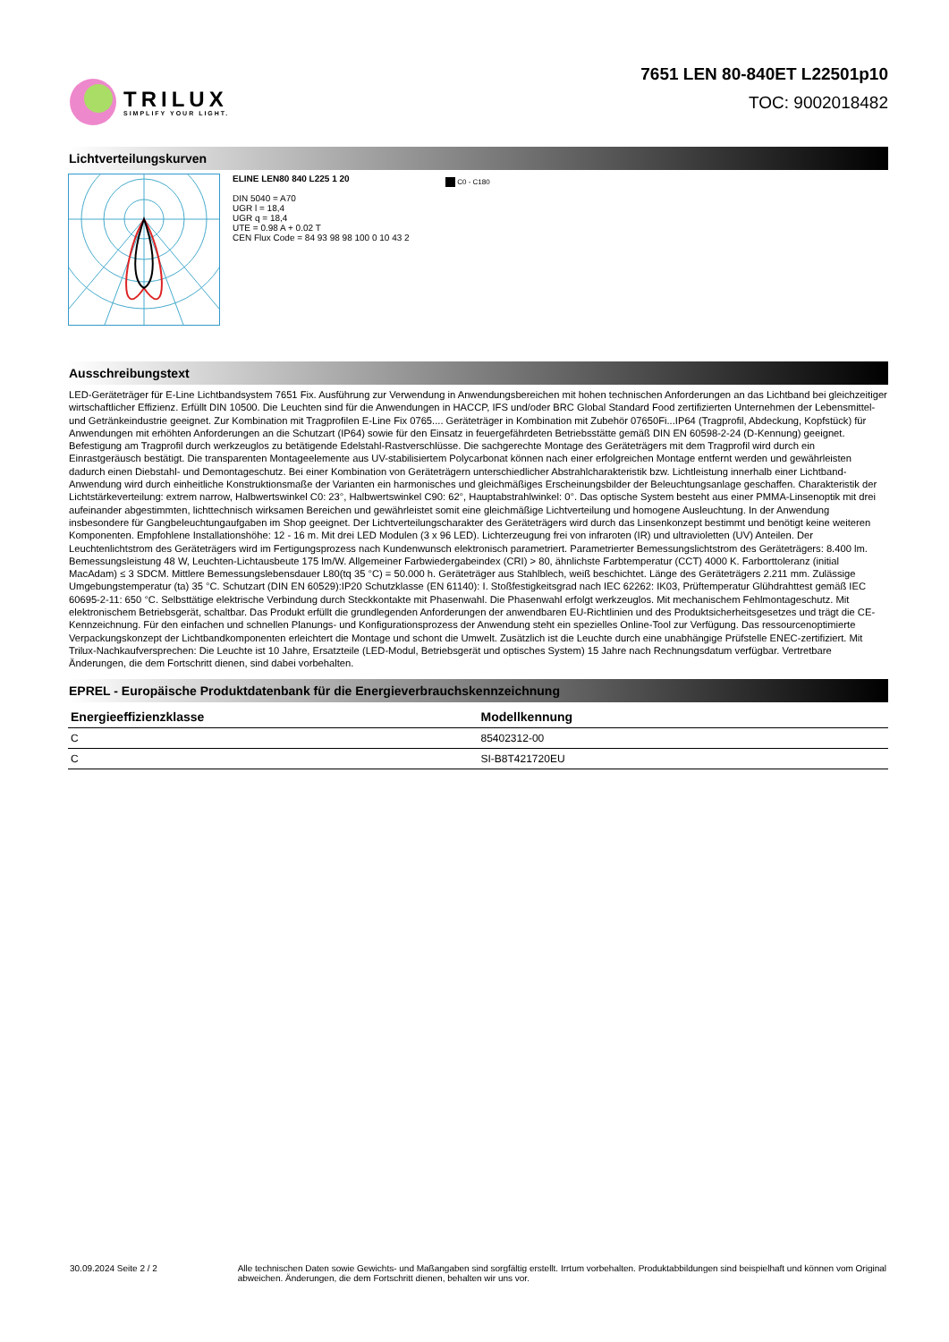TRILUX
SIMPLIFY YOUR LIGHT.
7651 LEN 80-840ET L22501p10
TOC: 9002018482
Lichtverteilungskurven
ELINE LEN80 840 L225 1 20
DIN 5040 = A70
UGR l = 18,4
UGR q = 18,4
UTE = 0.98 A + 0.02 T
CEN Flux Code = 84 93 98 98 100 0 10 43 2
C0 - C180
Ausschreibungstext
LED-Geräteträger für E-Line Lichtbandsystem 7651 Fix. Ausführung zur Verwendung in Anwendungsbereichen mit hohen technischen Anforderungen an das Lichtband bei gleichzeitiger wirtschaftlicher Effizienz. Erfüllt DIN 10500. Die Leuchten sind für die Anwendungen in HACCP, IFS und/oder BRC Global Standard Food zertifizierten Unternehmen der Lebensmittel- und Getränkeindustrie geeignet. Zur Kombination mit Tragprofilen E-Line Fix 0765.... Geräteträger in Kombination mit Zubehör 07650Fi...IP64 (Tragprofil, Abdeckung, Kopfstück) für Anwendungen mit erhöhten Anforderungen an die Schutzart (IP64) sowie für den Einsatz in feuergefährdeten Betriebsstätte gemäß DIN EN 60598-2-24 (D-Kennung) geeignet. Befestigung am Tragprofil durch werkzeuglos zu betätigende Edelstahl-Rastverschlüsse. Die sachgerechte Montage des Geräteträgers mit dem Tragprofil wird durch ein Einrastgeräusch bestätigt. Die transparenten Montageelemente aus UV-stabilisiertem Polycarbonat können nach einer erfolgreichen Montage entfernt werden und gewährleisten dadurch einen Diebstahl- und Demontageschutz. Bei einer Kombination von Geräteträgern unterschiedlicher Abstrahlcharakteristik bzw. Lichtleistung innerhalb einer Lichtband- Anwendung wird durch einheitliche Konstruktionsmaße der Varianten ein harmonisches und gleichmäßiges Erscheinungsbilder der Beleuchtungsanlage geschaffen. Charakteristik der Lichtstärkeverteilung: extrem narrow, Halbwertswinkel C0: 23°, Halbwertswinkel C90: 62°, Hauptabstrahlwinkel: 0°. Das optische System besteht aus einer PMMA-Linsenoptik mit drei aufeinander abgestimmten, lichttechnisch wirksamen Bereichen und gewährleistet somit eine gleichmäßige Lichtverteilung und homogene Ausleuchtung. In der Anwendung insbesondere für Gangbeleuchtungaufgaben im Shop geeignet. Der Lichtverteilungscharakter des Geräteträgers wird durch das Linsenkonzept bestimmt und benötigt keine weiteren Komponenten. Empfohlene Installationshöhe: 12 - 16 m. Mit drei LED Modulen (3 x 96 LED). Lichterzeugung frei von infraroten (IR) und ultravioletten (UV) Anteilen. Der Leuchtenlichtstrom des Geräteträgers wird im Fertigungsprozess nach Kundenwunsch elektronisch parametriert. Parametrierter Bemessungslichtstrom des Geräteträgers: 8.400 lm. Bemessungsleistung 48 W, Leuchten-Lichtausbeute 175 lm/W. Allgemeiner Farbwiedergabeindex (CRI) > 80, ähnlichste Farbtemperatur (CCT) 4000 K. Farborttoleranz (initial MacAdam) ≤ 3 SDCM. Mittlere Bemessungslebensdauer L80(tq 35 °C) = 50.000 h. Geräteträger aus Stahlblech, weiß beschichtet. Länge des Geräteträgers 2.211 mm. Zulässige Umgebungstemperatur (ta) 35 °C. Schutzart (DIN EN 60529):IP20 Schutzklasse (EN 61140): I. Stoßfestigkeitsgrad nach IEC 62262: IK03, Prüftemperatur Glühdrahttest gemäß IEC 60695-2-11: 650 °C. Selbsttätige elektrische Verbindung durch Steckkontakte mit Phasenwahl. Die Phasenwahl erfolgt werkzeuglos. Mit mechanischem Fehlmontageschutz. Mit elektronischem Betriebsgerät, schaltbar. Das Produkt erfüllt die grundlegenden Anforderungen der anwendbaren EU-Richtlinien und des Produktsicherheitsgesetzes und trägt die CE-Kennzeichnung. Für den einfachen und schnellen Planungs- und Konfigurationsprozess der Anwendung steht ein spezielles Online-Tool zur Verfügung. Das ressourcenoptimierte Verpackungskonzept der Lichtbandkomponenten erleichtert die Montage und schont die Umwelt. Zusätzlich ist die Leuchte durch eine unabhängige Prüfstelle ENEC-zertifiziert. Mit Trilux-Nachkaufversprechen: Die Leuchte ist 10 Jahre, Ersatzteile (LED-Modul, Betriebsgerät und optisches System) 15 Jahre nach Rechnungsdatum verfügbar. Vertretbare Änderungen, die dem Fortschritt dienen, sind dabei vorbehalten.
EPREL - Europäische Produktdatenbank für die Energieverbrauchskennzeichnung
| Energieeffizienzklasse | Modellkennung |
| --- | --- |
| C | 85402312-00 |
| C | SI-B8T421720EU |
30.09.2024 Seite 2 / 2 Alle technischen Daten sowie Gewichts- und Maßangaben sind sorgfältig erstellt. Irrtum vorbehalten. Produktabbildungen sind beispielhaft und können vom Original abweichen. Änderungen, die dem Fortschritt dienen, behalten wir uns vor.